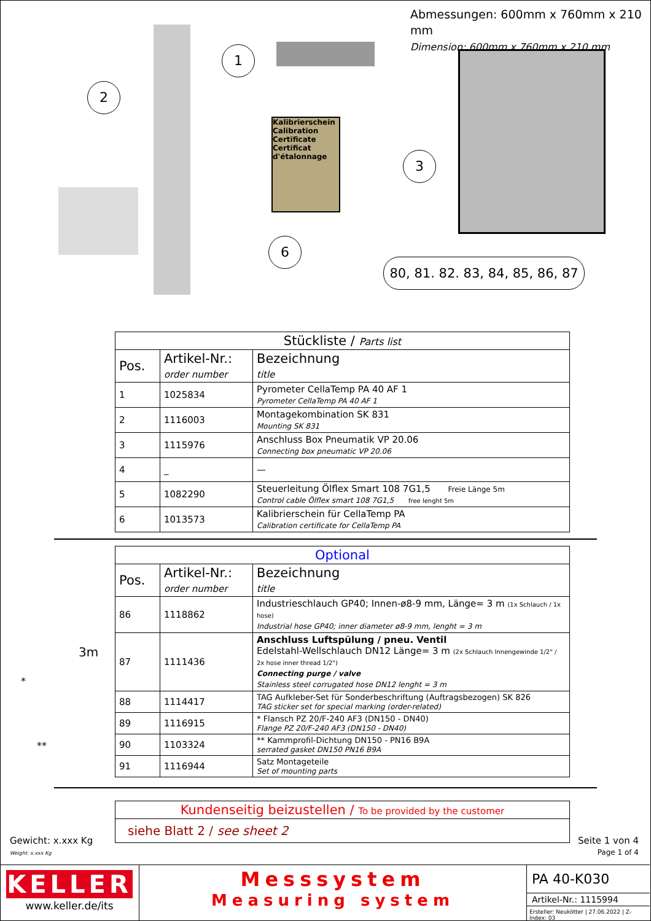Abmessungen: 600mm x 760mm x 210 mm
Dimension: 600mm x 760mm x 210 mm
2
1
Kalibrierschein
Calibration Certificate
Certificat d'étalonnage
6
3
80, 81. 82. 83, 84, 85, 86, 87
| Stückliste / Parts list | | |
| --- | --- | --- |
| Pos. | Artikel-Nr.: order number | Bezeichnung title |
| 1 | 1025834 | Pyrometer CellaTemp PA 40 AF 1 Pyrometer CellaTemp PA 40 AF 1 |
| 2 | 1116003 | Montagekombination SK 831 Mounting SK 831 |
| 3 | 1115976 | Anschluss Box Pneumatik VP 20.06 Connecting box pneumatic VP 20.06 |
| 4 | _ | — |
| 5 | 1082290 | Steuerleitung Ölflex Smart 108 7G1,5 Freie Länge 5m Control cable Ölflex smart 108 7G1,5 free lenght 5m |
| 6 | 1013573 | Kalibrierschein für CellaTemp PA Calibration certificate for CellaTemp PA |
3m
*
**
| Optional | | |
| --- | --- | --- |
| Pos. | Artikel-Nr.: order number | Bezeichnung title |
| 86 | 1118862 | Industrieschlauch GP40; Innen-ø8-9 mm, Länge= 3 m (1x Schlauch / 1x hose) Industrial hose GP40; inner diameter ø8-9 mm, lenght = 3 m |
| 87 | 1111436 | Anschluss Luftspülung / pneu. Ventil Edelstahl-Wellschlauch DN12 Länge= 3 m (2x Schlauch Innengewinde 1/2" / 2x hose inner thread 1/2") Connecting purge / valve Stainless steel corrugated hose DN12 lenght = 3 m |
| 88 | 1114417 | TAG Aufkleber-Set für Sonderbeschriftung (Auftragsbezogen) SK 826 TAG sticker set for special marking (order-related) |
| 89 | 1116915 | * Flansch PZ 20/F-240 AF3 (DN150 - DN40) Flange PZ 20/F-240 AF3 (DN150 - DN40) |
| 90 | 1103324 | ** Kammprofil-Dichtung DN150 - PN16 B9A serrated gasket DN150 PN16 B9A |
| 91 | 1116944 | Satz Montageteile Set of mounting parts |
| Kundenseitig beizustellen / To be provided by the customer |
| siehe Blatt 2 / see sheet 2 |
Gewicht: x.xxx Kg
Weight: x.xxx Kg
Seite 1 von 4
Page 1 of 4
KELLER
www.keller.de/its
Messsystem
Measuring system
PA 40-K030
Artikel-Nr.: 1115994
Ersteller: Neukötter | 27.06.2022 | Z-Index: 03